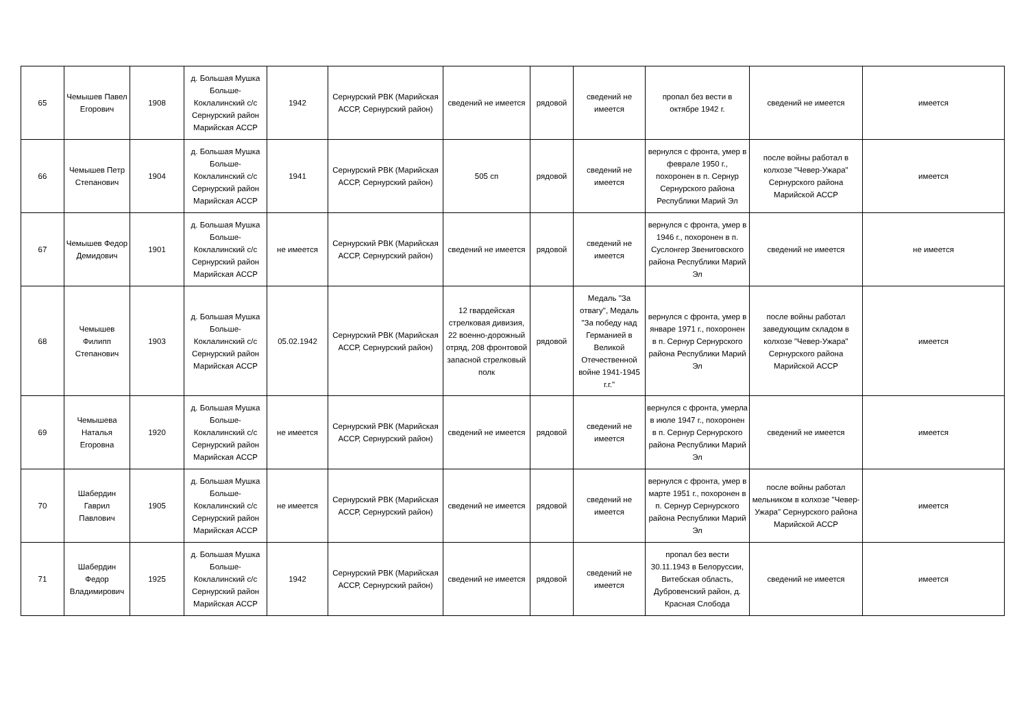| 65 | Чемышев Павел Егорович | 1908 | д. Большая Мушка Больше-Коклалинский с/с Сернурский район Марийская АССР | 1942 | Сернурский РВК (Марийская АССР, Сернурский район) | сведений не имеется | рядовой | сведений не имеется | пропал без вести в октябре 1942 г. | сведений не имеется | имеется |
| 66 | Чемышев Петр Степанович | 1904 | д. Большая Мушка Больше-Коклалинский с/с Сернурский район Марийская АССР | 1941 | Сернурский РВК (Марийская АССР, Сернурский район) | 505 сп | рядовой | сведений не имеется | вернулся с фронта, умер в феврале 1950 г., похоронен в п. Сернур Сернурского района Республики Марий Эл | после войны работал в колхозе "Чевер-Ужара" Сернурского района Марийской АССР | имеется |
| 67 | Чемышев Федор Демидович | 1901 | д. Большая Мушка Больше-Коклалинский с/с Сернурский район Марийская АССР | не имеется | Сернурский РВК (Марийская АССР, Сернурский район) | сведений не имеется | рядовой | сведений не имеется | вернулся с фронта, умер в 1946 г., похоронен в п. Суслонгер Звениговского района Республики Марий Эл | сведений не имеется | не имеется |
| 68 | Чемышев Филипп Степанович | 1903 | д. Большая Мушка Больше-Коклалинский с/с Сернурский район Марийская АССР | 05.02.1942 | Сернурский РВК (Марийская АССР, Сернурский район) | 12 гвардейская стрелковая дивизия, 22 военно-дорожный отряд, 208 фронтовой запасной стрелковый полк | рядовой | Медаль "За отвагу", Медаль "За победу над Германией в Великой Отечественной войне 1941-1945 г.г." | вернулся с фронта, умер в январе 1971 г., похоронен в п. Сернур Сернурского района Республики Марий Эл | после войны работал заведующим складом в колхозе "Чевер-Ужара" Сернурского района Марийской АССР | имеется |
| 69 | Чемышева Наталья Егоровна | 1920 | д. Большая Мушка Больше-Коклалинский с/с Сернурский район Марийская АССР | не имеется | Сернурский РВК (Марийская АССР, Сернурский район) | сведений не имеется | рядовой | сведений не имеется | вернулся с фронта, умерла в июле 1947 г., похоронен в п. Сернур Сернурского района Республики Марий Эл | сведений не имеется | имеется |
| 70 | Шабердин Гаврил Павлович | 1905 | д. Большая Мушка Больше-Коклалинский с/с Сернурский район Марийская АССР | не имеется | Сернурский РВК (Марийская АССР, Сернурский район) | сведений не имеется | рядовой | сведений не имеется | вернулся с фронта, умер в марте 1951 г., похоронен в п. Сернур Сернурского района Республики Марий Эл | после войны работал мельником в колхозе "Чевер-Ужара" Сернурского района Марийской АССР | имеется |
| 71 | Шабердин Федор Владимирович | 1925 | д. Большая Мушка Больше-Коклалинский с/с Сернурский район Марийская АССР | 1942 | Сернурский РВК (Марийская АССР, Сернурский район) | сведений не имеется | рядовой | сведений не имеется | пропал без вести 30.11.1943 в Белоруссии, Витебская область, Дубровенский район, д. Красная Слобода | сведений не имеется | имеется |